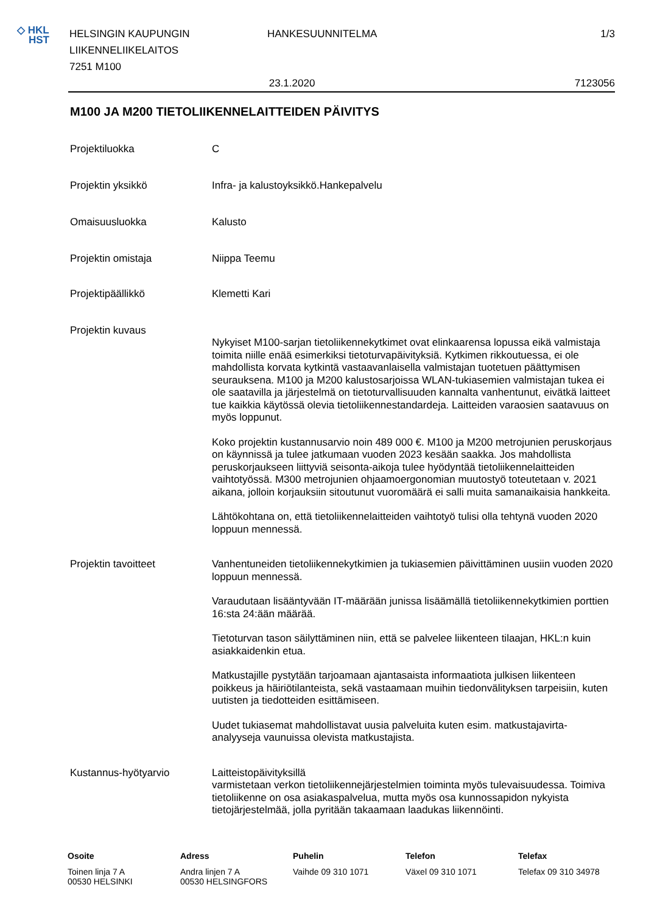◇ HKL
HST
HELSINGIN KAUPUNGIN
LIIKENNELIIKELAITOS
7251 M100
HANKESUUNNITELMA 1/3
23.1.2020 7123056
M100 JA M200 TIETOLIIKENNELAITTEIDEN PÄIVITYS
Projektiluokka C
Projektin yksikkö Infra- ja kalustoyksikkö.Hankepalvelu
Omaisuusluokka Kalusto
Projektin omistaja Niippa Teemu
Projektipäällikkö Klemetti Kari
Projektin kuvaus
Nykyiset M100-sarjan tietoliikennekytkimet ovat elinkaarensa lopussa eikä valmistaja toimita niille enää esimerkiksi tietoturvapäivityksiä. Kytkimen rikkoutuessa, ei ole mahdollista korvata kytkintä vastaavanlaisella valmistajan tuotetuen päättymisen seurauksena. M100 ja M200 kalustosarjoissa WLAN-tukiasemien valmistajan tukea ei ole saatavilla ja järjestelmä on tietoturvallisuuden kannalta vanhentunut, eivätkä laitteet tue kaikkia käytössä olevia tietoliikennestandardeja. Laitteiden varaosien saatavuus on myös loppunut.
Koko projektin kustannusarvio noin 489 000 €. M100 ja M200 metrojunien peruskorjaus on käynnissä ja tulee jatkumaan vuoden 2023 kesään saakka. Jos mahdollista peruskorjaukseen liittyviä seisonta-aikoja tulee hyödyntää tietoliikennelaitteiden vaihtotyössä. M300 metrojunien ohjaamoergonomian muutostyö toteutetaan v. 2021 aikana, jolloin korjauksiin sitoutunut vuoromäärä ei salli muita samanaikaisia hankkeita.
Lähtökohtana on, että tietoliikennelaitteiden vaihtotyö tulisi olla tehtynä vuoden 2020 loppuun mennessä.
Projektin tavoitteet Vanhentuneiden tietoliikennekytkimien ja tukiasemien päivittäminen uusiin vuoden 2020 loppuun mennessä.
Varaudutaan lisääntyvään IT-määrään junissa lisäämällä tietoliikennekytkimien porttien 16:sta 24:ään määrää.
Tietoturvan tason säilyttäminen niin, että se palvelee liikenteen tilaajan, HKL:n kuin asiakkaidenkin etua.
Matkustajille pystytään tarjoamaan ajantasaista informaatiota julkisen liikenteen poikkeus ja häiriötilanteista, sekä vastaamaan muihin tiedonvälityksen tarpeisiin, kuten uutisten ja tiedotteiden esittämiseen.
Uudet tukiasemat mahdollistavat uusia palveluita kuten esim. matkustajavirta-analyyseja vaunuissa olevista matkustajista.
Kustannus-hyötyarvio Laitteistopäivityksillä
varmistetaan verkon tietoliikennejärjestelmien toiminta myös tulevaisuudessa. Toimiva tietoliikenne on osa asiakaspalvelua, mutta myös osa kunnossapidon nykyista tietojärjestelmää, jolla pyritään takaamaan laadukas liikennöinti.
Osoite
Toinen linja 7 A
00530 HELSINKI
Adress
Andra linjen 7 A
00530 HELSINGFORS
Puhelin
Vaihde 09 310 1071
Telefon
Växel 09 310 1071
Telefax
Telefax 09 310 34978